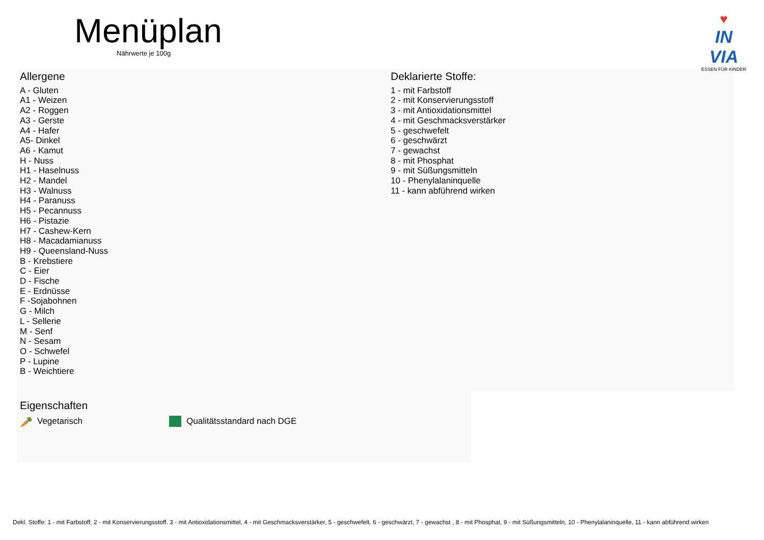Menüplan
Nährwerte je 100g
♥
IN VIA
ESSEN FÜR KINDER
Allergene
A - Gluten
A1 - Weizen
A2 - Roggen
A3 - Gerste
A4 - Hafer
A5- Dinkel
A6 - Kamut
H - Nuss
H1 - Haselnuss
H2 - Mandel
H3 - Walnuss
H4 - Paranuss
H5 - Pecannuss
H6 - Pistazie
H7 - Cashew-Kern
H8 - Macadamianuss
H9 - Queensland-Nuss
B - Krebstiere
C - Eier
D - Fische
E - Erdnüsse
F -Sojabohnen
G - Milch
L - Sellerie
M - Senf
N - Sesam
O - Schwefel
P - Lupine
B - Weichtiere
Deklarierte Stoffe:
1 - mit Farbstoff
2 - mit Konservierungsstoff
3 - mit Antioxidationsmittel
4 - mit Geschmacksverstärker
5 - geschwefelt
6 - geschwärzt
7 - gewachst
8 - mit Phosphat
9 - mit Süßungsmitteln
10 - Phenylalaninquelle
11 - kann abführend wirken
Eigenschaften
🥕 Vegetarisch Qualitätsstandard nach DGE
Dekl. Stoffe: 1 - mit Farbstoff, 2 - mit Konservierungsstoff. 3 - mit Antioxidationsmittel, 4 - mit Geschmacksverstärker, 5 - geschwefelt, 6 - geschwärzt, 7 - gewachst , 8 - mit Phosphat, 9 - mit Süßungsmitteln, 10 - Phenylalaninquelle, 11 - kann abführend wirken